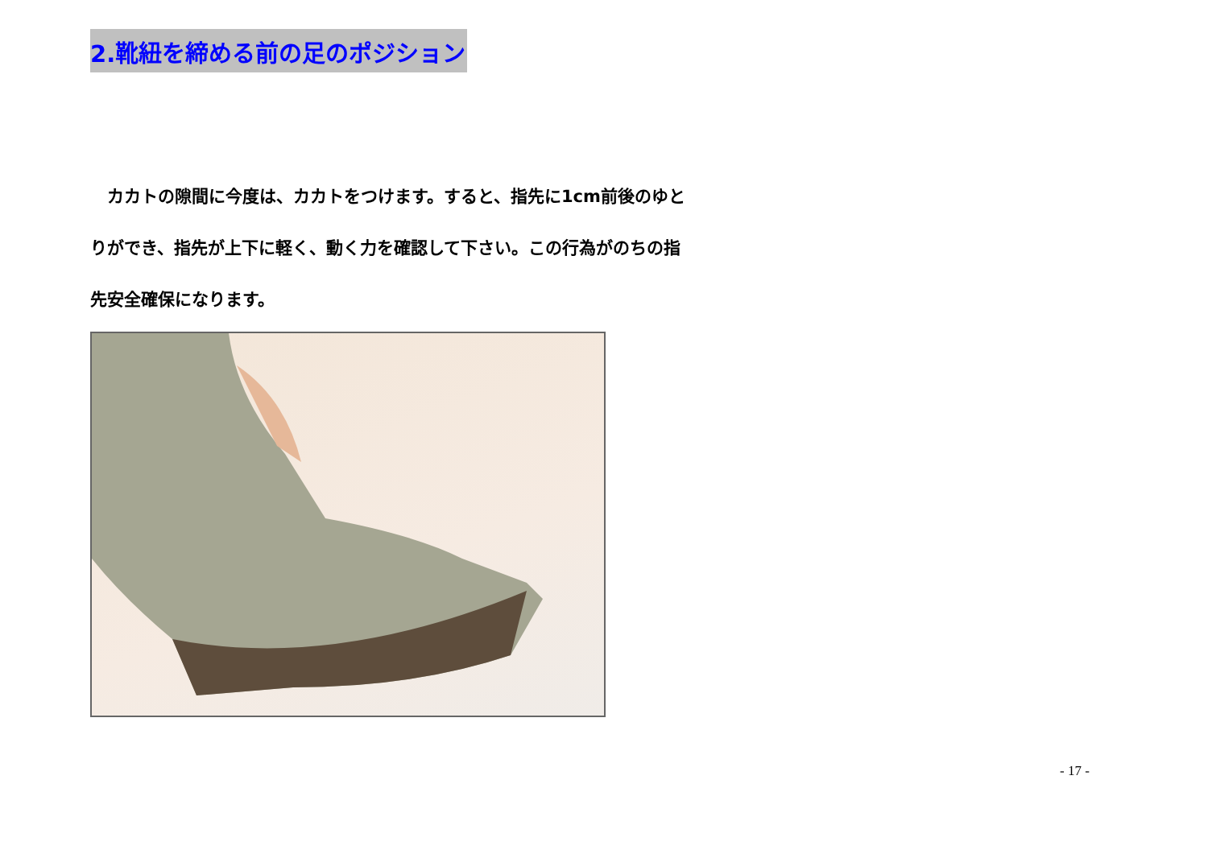2.靴紐を締める前の足のポジション
　カカトの隙間に今度は、カカトをつけます。すると、指先に1cm前後のゆとりができ、指先が上下に軽く、動く力を確認して下さい。この行為がのちの指先安全確保になります。
- 17 -